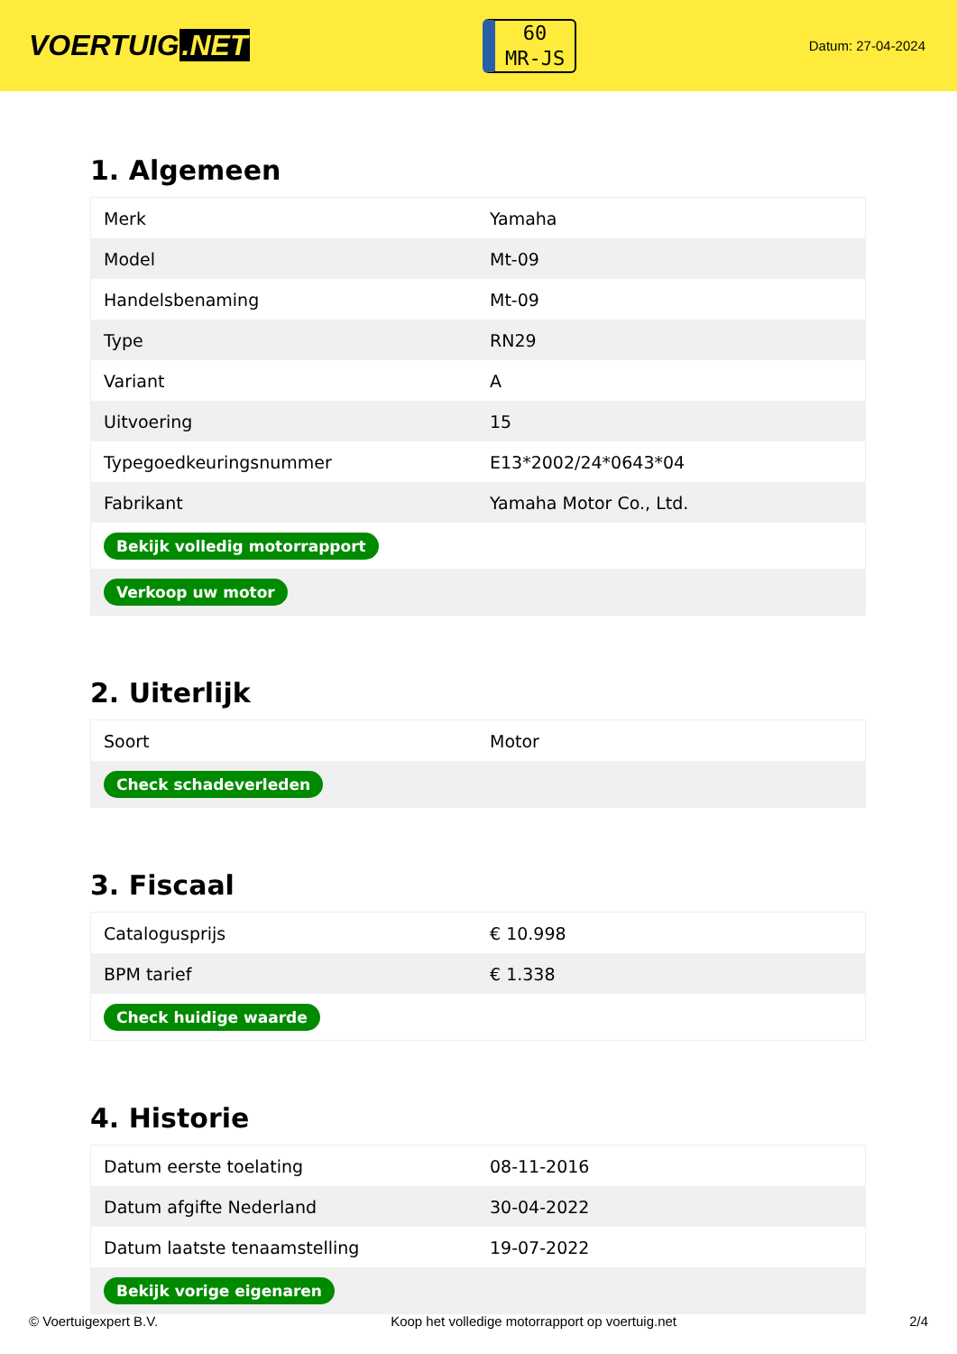VOERTUIG.NET
60
MR-JS
Datum: 27-04-2024
1. Algemeen
| Merk | Yamaha |
| Model | Mt-09 |
| Handelsbenaming | Mt-09 |
| Type | RN29 |
| Variant | A |
| Uitvoering | 15 |
| Typegoedkeuringsnummer | E13*2002/24*0643*04 |
| Fabrikant | Yamaha Motor Co., Ltd. |
| Bekijk volledig motorrapport | |
| Verkoop uw motor | |
2. Uiterlijk
| Soort | Motor |
| Check schadeverleden | |
3. Fiscaal
| Catalogusprijs | € 10.998 |
| BPM tarief | € 1.338 |
| Check huidige waarde | |
4. Historie
| Datum eerste toelating | 08-11-2016 |
| Datum afgifte Nederland | 30-04-2022 |
| Datum laatste tenaamstelling | 19-07-2022 |
| Bekijk vorige eigenaren | |
© Voertuigexpert B.V. Koop het volledige motorrapport op voertuig.net 2/4